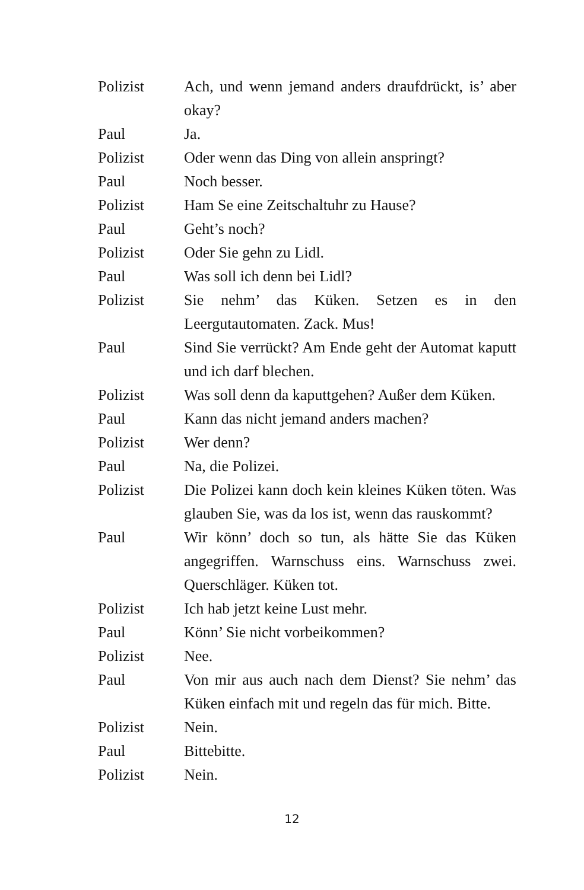Polizist Ach, und wenn jemand anders draufdrückt, is’ aber okay?
Paul Ja.
Polizist Oder wenn das Ding von allein anspringt?
Paul Noch besser.
Polizist Ham Se eine Zeitschaltuhr zu Hause?
Paul Geht’s noch?
Polizist Oder Sie gehn zu Lidl.
Paul Was soll ich denn bei Lidl?
Polizist Sie nehm’ das Küken. Setzen es in den Leergutautomaten. Zack. Mus!
Paul Sind Sie verrückt? Am Ende geht der Automat kaputt und ich darf blechen.
Polizist Was soll denn da kaputtgehen? Außer dem Küken.
Paul Kann das nicht jemand anders machen?
Polizist Wer denn?
Paul Na, die Polizei.
Polizist Die Polizei kann doch kein kleines Küken töten. Was glauben Sie, was da los ist, wenn das rauskommt?
Paul Wir könn’ doch so tun, als hätte Sie das Küken angegriffen. Warnschuss eins. Warnschuss zwei. Querschläger. Küken tot.
Polizist Ich hab jetzt keine Lust mehr.
Paul Könn’ Sie nicht vorbeikommen?
Polizist Nee.
Paul Von mir aus auch nach dem Dienst? Sie nehm’ das Küken einfach mit und regeln das für mich. Bitte.
Polizist Nein.
Paul Bittebitte.
Polizist Nein.
12